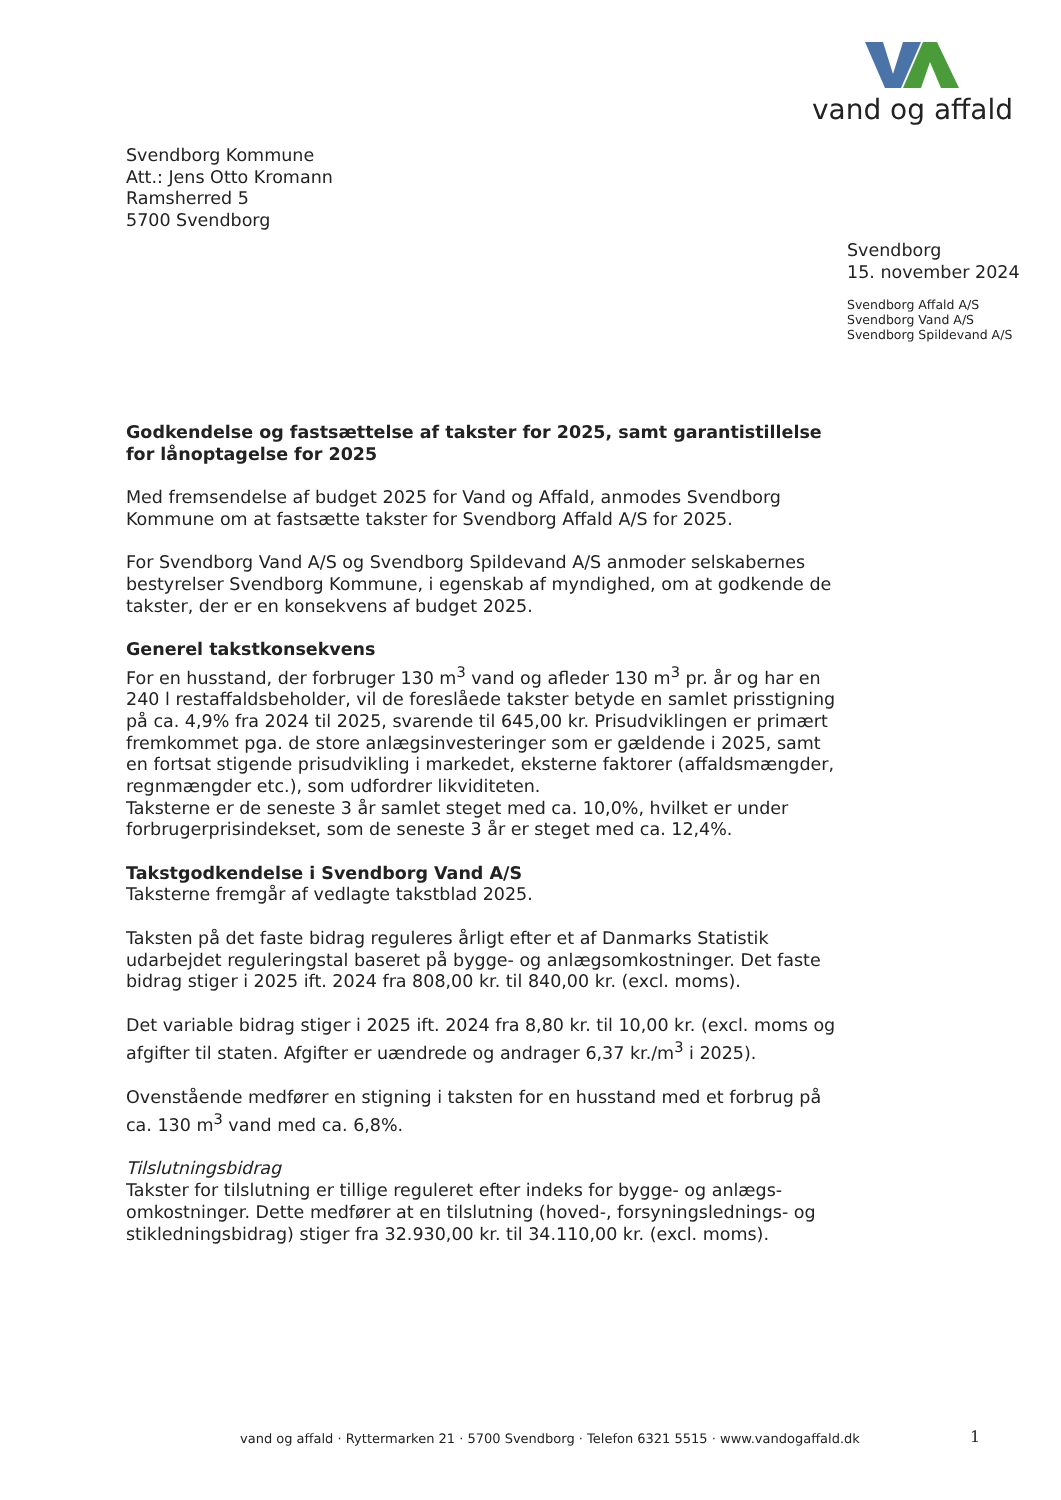vand og affald
Svendborg Kommune
Att.: Jens Otto Kromann
Ramsherred 5
5700 Svendborg
Svendborg
15. november 2024
Svendborg Affald A/S
Svendborg Vand A/S
Svendborg Spildevand A/S
Godkendelse og fastsættelse af takster for 2025, samt garantistillelse for lånoptagelse for 2025
Med fremsendelse af budget 2025 for Vand og Affald, anmodes Svendborg Kommune om at fastsætte takster for Svendborg Affald A/S for 2025.
For Svendborg Vand A/S og Svendborg Spildevand A/S anmoder selskabernes bestyrelser Svendborg Kommune, i egenskab af myndighed, om at godkende de takster, der er en konsekvens af budget 2025.
Generel takstkonsekvens
For en husstand, der forbruger 130 m<sup>3</sup> vand og afleder 130 m<sup>3</sup> pr. år og har en 240 l restaffaldsbeholder, vil de foreslåede takster betyde en samlet prisstigning på ca. 4,9% fra 2024 til 2025, svarende til 645,00 kr. Prisudviklingen er primært fremkommet pga. de store anlægsinvesteringer som er gældende i 2025, samt en fortsat stigende prisudvikling i markedet, eksterne faktorer (affaldsmængder, regnmængder etc.), som udfordrer likviditeten.
Taksterne er de seneste 3 år samlet steget med ca. 10,0%, hvilket er under forbrugerprisindekset, som de seneste 3 år er steget med ca. 12,4%.
Takstgodkendelse i Svendborg Vand A/S
Taksterne fremgår af vedlagte takstblad 2025.
Taksten på det faste bidrag reguleres årligt efter et af Danmarks Statistik udarbejdet reguleringstal baseret på bygge- og anlægsomkostninger. Det faste bidrag stiger i 2025 ift. 2024 fra 808,00 kr. til 840,00 kr. (excl. moms).
Det variable bidrag stiger i 2025 ift. 2024 fra 8,80 kr. til 10,00 kr. (excl. moms og afgifter til staten. Afgifter er uændrede og andrager 6,37 kr./m<sup>3</sup> i 2025).
Ovenstående medfører en stigning i taksten for en husstand med et forbrug på ca. 130 m<sup>3</sup> vand med ca. 6,8%.
Tilslutningsbidrag
Takster for tilslutning er tillige reguleret efter indeks for bygge- og anlægs-omkostninger. Dette medfører at en tilslutning (hoved-, forsyningslednings- og stikledningsbidrag) stiger fra 32.930,00 kr. til 34.110,00 kr. (excl. moms).
vand og affald · Ryttermarken 21 · 5700 Svendborg · Telefon 6321 5515 · www.vandogaffald.dk
1